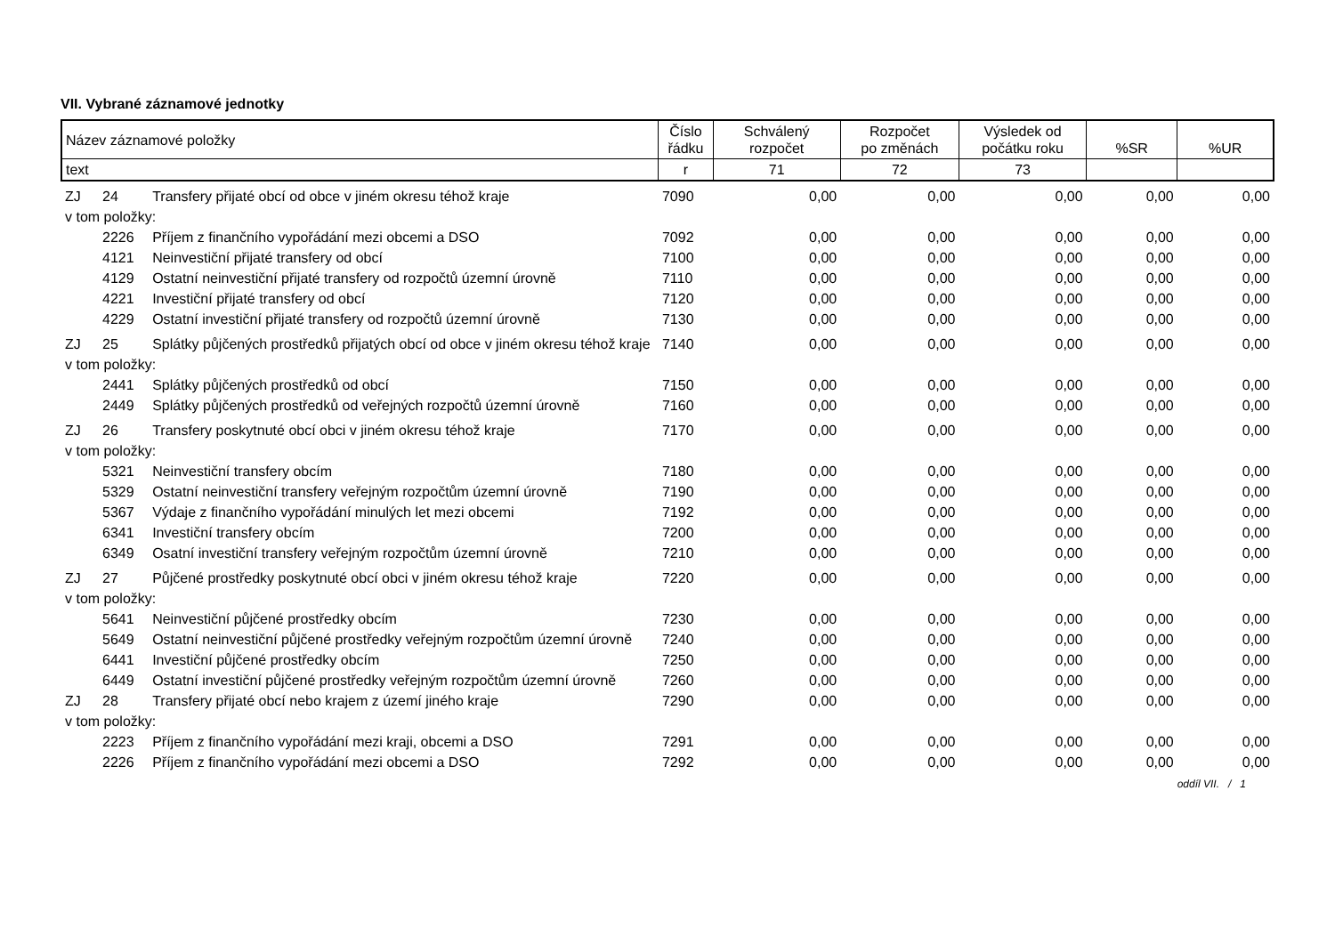VII. Vybrané záznamové jednotky
| Název záznamové položky | | | Číslo řádku | Schválený rozpočet | Rozpočet po změnách | Výsledek od počátku roku | %SR | %UR |
| --- | --- | --- | --- | --- | --- | --- | --- | --- |
| text | | | r | 71 | 72 | 73 | | |
| ZJ | 24 | Transfery přijaté obcí od obce v jiném okresu téhož kraje | 7090 | 0,00 | 0,00 | 0,00 | 0,00 | 0,00 |
| v tom položky: | | | | | | | | |
| | 2226 | Příjem z finančního vypořádání mezi obcemi a DSO | 7092 | 0,00 | 0,00 | 0,00 | 0,00 | 0,00 |
| | 4121 | Neinvestiční přijaté transfery od obcí | 7100 | 0,00 | 0,00 | 0,00 | 0,00 | 0,00 |
| | 4129 | Ostatní neinvestiční přijaté transfery od rozpočtů územní úrovně | 7110 | 0,00 | 0,00 | 0,00 | 0,00 | 0,00 |
| | 4221 | Investiční přijaté transfery od obcí | 7120 | 0,00 | 0,00 | 0,00 | 0,00 | 0,00 |
| | 4229 | Ostatní investiční přijaté transfery od rozpočtů územní úrovně | 7130 | 0,00 | 0,00 | 0,00 | 0,00 | 0,00 |
| ZJ | 25 | Splátky půjčených prostředků přijatých obcí od obce v jiném okresu téhož kraje | 7140 | 0,00 | 0,00 | 0,00 | 0,00 | 0,00 |
| v tom položky: | | | | | | | | |
| | 2441 | Splátky půjčených prostředků od obcí | 7150 | 0,00 | 0,00 | 0,00 | 0,00 | 0,00 |
| | 2449 | Splátky půjčených prostředků od veřejných rozpočtů územní úrovně | 7160 | 0,00 | 0,00 | 0,00 | 0,00 | 0,00 |
| ZJ | 26 | Transfery poskytnuté obcí obci v jiném okresu téhož kraje | 7170 | 0,00 | 0,00 | 0,00 | 0,00 | 0,00 |
| v tom položky: | | | | | | | | |
| | 5321 | Neinvestiční transfery obcím | 7180 | 0,00 | 0,00 | 0,00 | 0,00 | 0,00 |
| | 5329 | Ostatní neinvestiční transfery veřejným rozpočtům územní úrovně | 7190 | 0,00 | 0,00 | 0,00 | 0,00 | 0,00 |
| | 5367 | Výdaje z finančního vypořádání minulých let mezi obcemi | 7192 | 0,00 | 0,00 | 0,00 | 0,00 | 0,00 |
| | 6341 | Investiční transfery obcím | 7200 | 0,00 | 0,00 | 0,00 | 0,00 | 0,00 |
| | 6349 | Osatní investiční transfery veřejným rozpočtům územní úrovně | 7210 | 0,00 | 0,00 | 0,00 | 0,00 | 0,00 |
| ZJ | 27 | Půjčené prostředky poskytnuté obcí obci v jiném okresu téhož kraje | 7220 | 0,00 | 0,00 | 0,00 | 0,00 | 0,00 |
| v tom položky: | | | | | | | | |
| | 5641 | Neinvestiční půjčené prostředky obcím | 7230 | 0,00 | 0,00 | 0,00 | 0,00 | 0,00 |
| | 5649 | Ostatní neinvestiční půjčené prostředky veřejným rozpočtům územní úrovně | 7240 | 0,00 | 0,00 | 0,00 | 0,00 | 0,00 |
| | 6441 | Investiční půjčené prostředky obcím | 7250 | 0,00 | 0,00 | 0,00 | 0,00 | 0,00 |
| | 6449 | Ostatní investiční půjčené prostředky veřejným rozpočtům územní úrovně | 7260 | 0,00 | 0,00 | 0,00 | 0,00 | 0,00 |
| ZJ | 28 | Transfery přijaté obcí nebo krajem z území jiného kraje | 7290 | 0,00 | 0,00 | 0,00 | 0,00 | 0,00 |
| v tom položky: | | | | | | | | |
| | 2223 | Příjem z finančního vypořádání mezi kraji, obcemi a DSO | 7291 | 0,00 | 0,00 | 0,00 | 0,00 | 0,00 |
| | 2226 | Příjem z finančního vypořádání mezi obcemi a DSO | 7292 | 0,00 | 0,00 | 0,00 | 0,00 | 0,00 |
oddíl VII. / 1